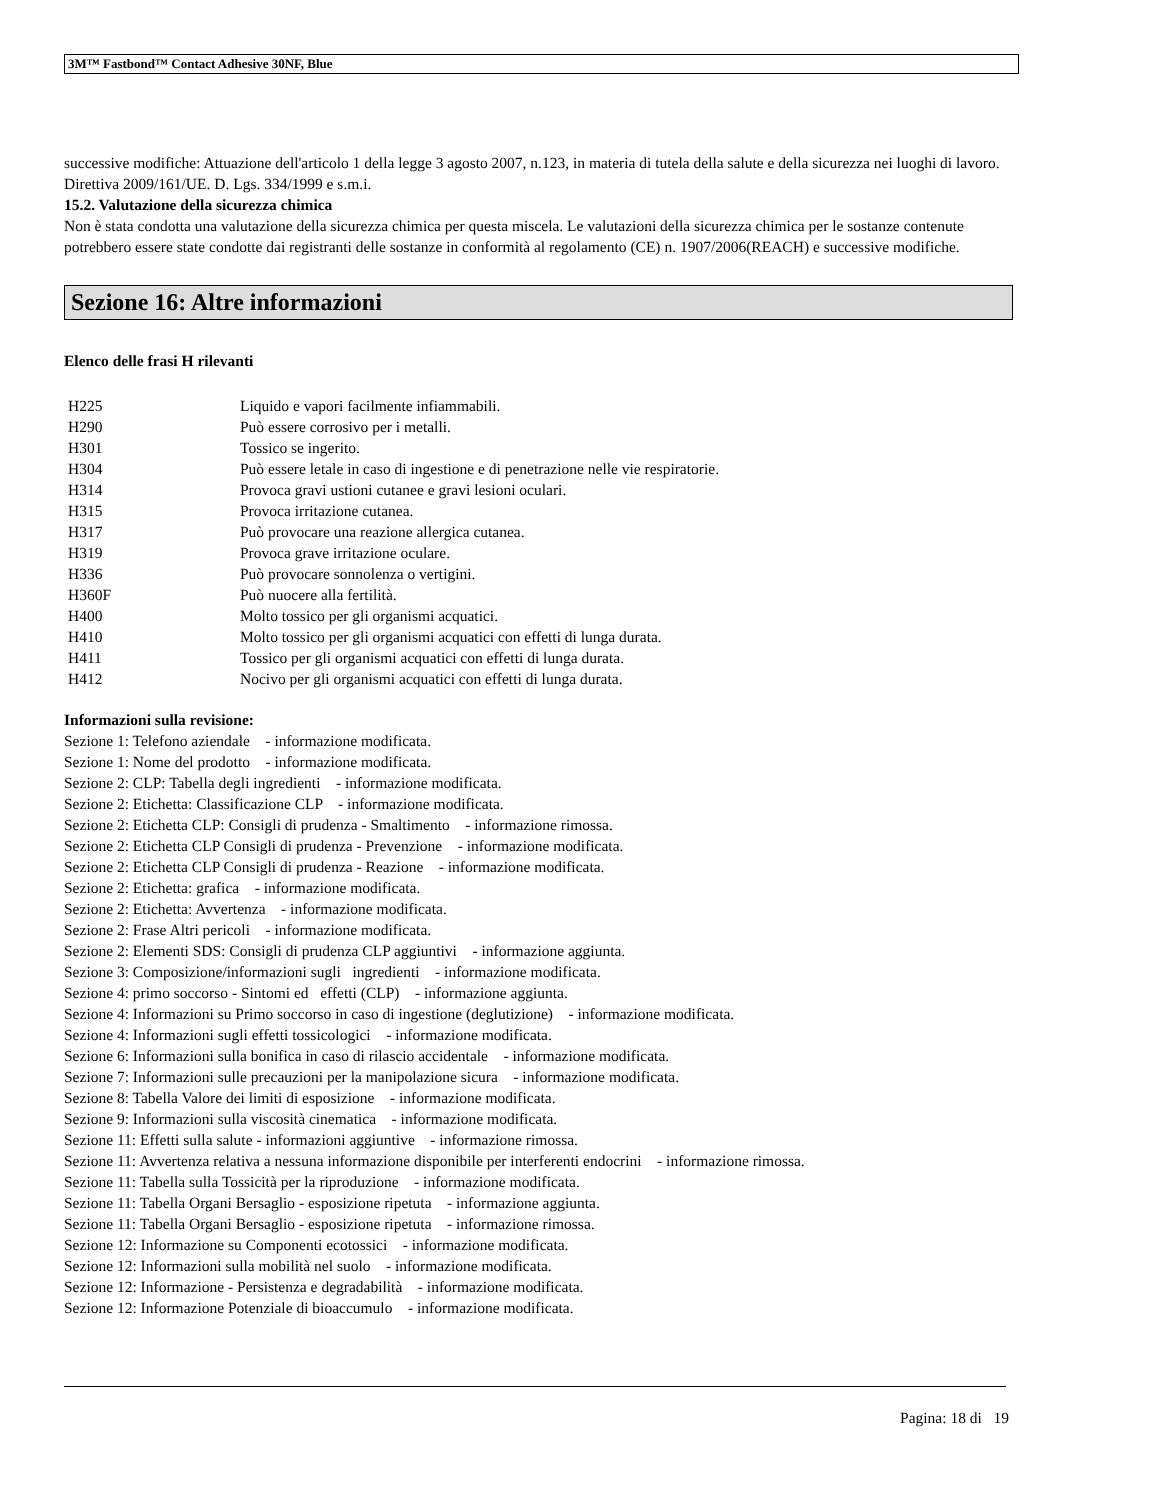3M™ Fastbond™ Contact Adhesive 30NF, Blue
successive modifiche: Attuazione dell'articolo 1 della legge 3 agosto 2007, n.123, in materia di tutela della salute e della sicurezza nei luoghi di lavoro. Direttiva 2009/161/UE. D. Lgs. 334/1999 e s.m.i.
15.2. Valutazione della sicurezza chimica
Non è stata condotta una valutazione della sicurezza chimica per questa miscela. Le valutazioni della sicurezza chimica per le sostanze contenute potrebbero essere state condotte dai registranti delle sostanze in conformità al regolamento (CE) n. 1907/2006(REACH) e successive modifiche.
Sezione 16: Altre informazioni
Elenco delle frasi H rilevanti
| H225 | Liquido e vapori facilmente infiammabili. |
| H290 | Può essere corrosivo per i metalli. |
| H301 | Tossico se ingerito. |
| H304 | Può essere letale in caso di ingestione e di penetrazione nelle vie respiratorie. |
| H314 | Provoca gravi ustioni cutanee e gravi lesioni oculari. |
| H315 | Provoca irritazione cutanea. |
| H317 | Può provocare una reazione allergica cutanea. |
| H319 | Provoca grave irritazione oculare. |
| H336 | Può provocare sonnolenza o vertigini. |
| H360F | Può nuocere alla fertilità. |
| H400 | Molto tossico per gli organismi acquatici. |
| H410 | Molto tossico per gli organismi acquatici con effetti di lunga durata. |
| H411 | Tossico per gli organismi acquatici con effetti di lunga durata. |
| H412 | Nocivo per gli organismi acquatici con effetti di lunga durata. |
Informazioni sulla revisione:
Sezione 1: Telefono aziendale - informazione modificata.
Sezione 1: Nome del prodotto - informazione modificata.
Sezione 2: CLP: Tabella degli ingredienti - informazione modificata.
Sezione 2: Etichetta: Classificazione CLP - informazione modificata.
Sezione 2: Etichetta CLP: Consigli di prudenza - Smaltimento - informazione rimossa.
Sezione 2: Etichetta CLP Consigli di prudenza - Prevenzione - informazione modificata.
Sezione 2: Etichetta CLP Consigli di prudenza - Reazione - informazione modificata.
Sezione 2: Etichetta: grafica - informazione modificata.
Sezione 2: Etichetta: Avvertenza - informazione modificata.
Sezione 2: Frase Altri pericoli - informazione modificata.
Sezione 2: Elementi SDS: Consigli di prudenza CLP aggiuntivi - informazione aggiunta.
Sezione 3: Composizione/informazioni sugli ingredienti - informazione modificata.
Sezione 4: primo soccorso - Sintomi ed effetti (CLP) - informazione aggiunta.
Sezione 4: Informazioni su Primo soccorso in caso di ingestione (deglutizione) - informazione modificata.
Sezione 4: Informazioni sugli effetti tossicologici - informazione modificata.
Sezione 6: Informazioni sulla bonifica in caso di rilascio accidentale - informazione modificata.
Sezione 7: Informazioni sulle precauzioni per la manipolazione sicura - informazione modificata.
Sezione 8: Tabella Valore dei limiti di esposizione - informazione modificata.
Sezione 9: Informazioni sulla viscosità cinematica - informazione modificata.
Sezione 11: Effetti sulla salute - informazioni aggiuntive - informazione rimossa.
Sezione 11: Avvertenza relativa a nessuna informazione disponibile per interferenti endocrini - informazione rimossa.
Sezione 11: Tabella sulla Tossicità per la riproduzione - informazione modificata.
Sezione 11: Tabella Organi Bersaglio - esposizione ripetuta - informazione aggiunta.
Sezione 11: Tabella Organi Bersaglio - esposizione ripetuta - informazione rimossa.
Sezione 12: Informazione su Componenti ecotossici - informazione modificata.
Sezione 12: Informazioni sulla mobilità nel suolo - informazione modificata.
Sezione 12: Informazione - Persistenza e degradabilità - informazione modificata.
Sezione 12: Informazione Potenziale di bioaccumulo - informazione modificata.
Pagina: 18 di 19